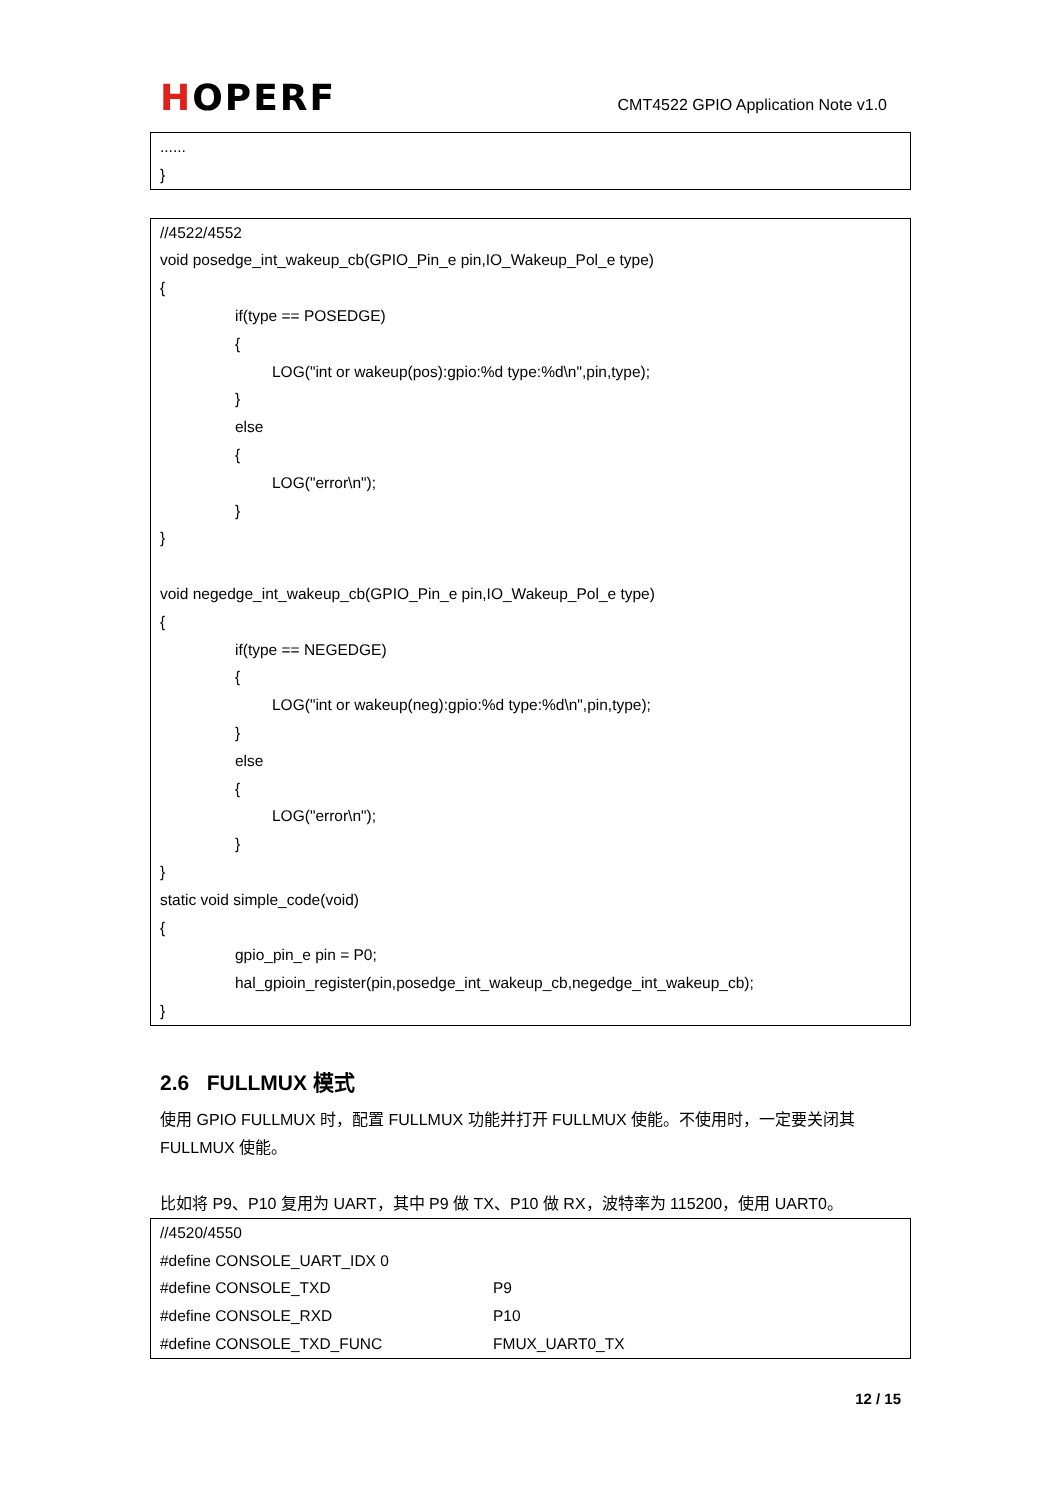HOPERF
CMT4522 GPIO Application Note v1.0
......
}
//4522/4552
void posedge_int_wakeup_cb(GPIO_Pin_e pin,IO_Wakeup_Pol_e type)
{
if(type == POSEDGE)
{
LOG("int or wakeup(pos):gpio:%d type:%d\n",pin,type);
}
else
{
LOG("error\n");
}
}
void negedge_int_wakeup_cb(GPIO_Pin_e pin,IO_Wakeup_Pol_e type)
{
if(type == NEGEDGE)
{
LOG("int or wakeup(neg):gpio:%d type:%d\n",pin,type);
}
else
{
LOG("error\n");
}
}
static void simple_code(void)
{
gpio_pin_e pin = P0;
hal_gpioin_register(pin,posedge_int_wakeup_cb,negedge_int_wakeup_cb);
}
2.6 FULLMUX 模式
使用 GPIO FULLMUX 时，配置 FULLMUX 功能并打开 FULLMUX 使能。不使用时，一定要关闭其 FULLMUX 使能。
比如将 P9、P10 复用为 UART，其中 P9 做 TX、P10 做 RX，波特率为 115200，使用 UART0。
//4520/4550
#define CONSOLE_UART_IDX 0
#define CONSOLE_TXD P9
#define CONSOLE_RXD P10
#define CONSOLE_TXD_FUNC FMUX_UART0_TX
12 / 15